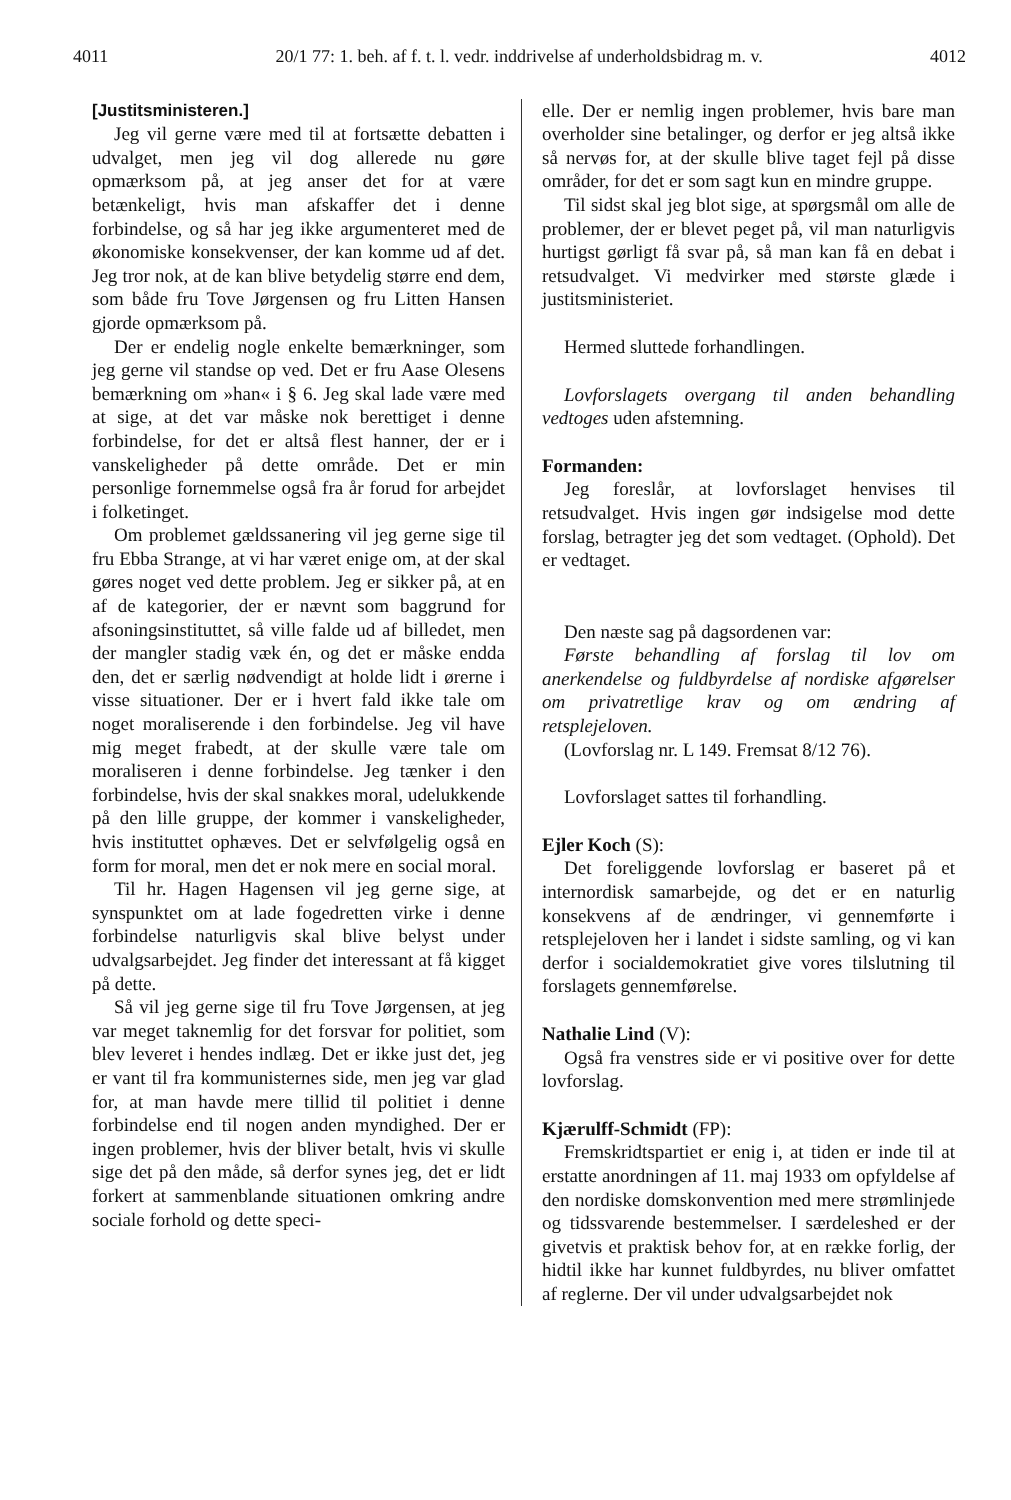4011 20/1 77: 1. beh. af f. t. l. vedr. inddrivelse af underholdsbidrag m. v. 4012
[Justitsministeren.]
Jeg vil gerne være med til at fortsætte debatten i udvalget, men jeg vil dog allerede nu gøre opmærksom på, at jeg anser det for at være betænkeligt, hvis man afskaffer det i denne forbindelse, og så har jeg ikke argumenteret med de økonomiske konsekvenser, der kan komme ud af det. Jeg tror nok, at de kan blive betydelig større end dem, som både fru Tove Jørgensen og fru Litten Hansen gjorde opmærksom på.
Der er endelig nogle enkelte bemærkninger, som jeg gerne vil standse op ved. Det er fru Aase Olesens bemærkning om »han« i § 6. Jeg skal lade være med at sige, at det var måske nok berettiget i denne forbindelse, for det er altså flest hanner, der er i vanskeligheder på dette område. Det er min personlige fornemmelse også fra år forud for arbejdet i folketinget.
Om problemet gældssanering vil jeg gerne sige til fru Ebba Strange, at vi har været enige om, at der skal gøres noget ved dette problem. Jeg er sikker på, at en af de kategorier, der er nævnt som baggrund for afsoningsinstituttet, så ville falde ud af billedet, men der mangler stadig væk én, og det er måske endda den, det er særlig nødvendigt at holde lidt i ørerne i visse situationer. Der er i hvert fald ikke tale om noget moraliserende i den forbindelse. Jeg vil have mig meget frabedt, at der skulle være tale om moraliseren i denne forbindelse. Jeg tænker i den forbindelse, hvis der skal snakkes moral, udelukkende på den lille gruppe, der kommer i vanskeligheder, hvis instituttet ophæves. Det er selvfølgelig også en form for moral, men det er nok mere en social moral.
Til hr. Hagen Hagensen vil jeg gerne sige, at synspunktet om at lade fogedretten virke i denne forbindelse naturligvis skal blive belyst under udvalgsarbejdet. Jeg finder det interessant at få kigget på dette.
Så vil jeg gerne sige til fru Tove Jørgensen, at jeg var meget taknemlig for det forsvar for politiet, som blev leveret i hendes indlæg. Det er ikke just det, jeg er vant til fra kommunisternes side, men jeg var glad for, at man havde mere tillid til politiet i denne forbindelse end til nogen anden myndighed. Der er ingen problemer, hvis der bliver betalt, hvis vi skulle sige det på den måde, så derfor synes jeg, det er lidt forkert at sammenblande situationen omkring andre sociale forhold og dette speci-
elle. Der er nemlig ingen problemer, hvis bare man overholder sine betalinger, og derfor er jeg altså ikke så nervøs for, at der skulle blive taget fejl på disse områder, for det er som sagt kun en mindre gruppe.
Til sidst skal jeg blot sige, at spørgsmål om alle de problemer, der er blevet peget på, vil man naturligvis hurtigst gørligt få svar på, så man kan få en debat i retsudvalget. Vi medvirker med største glæde i justitsministeriet.
Hermed sluttede forhandlingen.
Lovforslagets overgang til anden behandling vedtoges uden afstemning.
Formanden:
Jeg foreslår, at lovforslaget henvises til retsudvalget. Hvis ingen gør indsigelse mod dette forslag, betragter jeg det som vedtaget. (Ophold). Det er vedtaget.
Den næste sag på dagsordenen var:
Første behandling af forslag til lov om anerkendelse og fuldbyrdelse af nordiske afgørelser om privatretlige krav og om ændring af retsplejeloven.
(Lovforslag nr. L 149. Fremsat 8/12 76).
Lovforslaget sattes til forhandling.
Ejler Koch (S):
Det foreliggende lovforslag er baseret på et internordisk samarbejde, og det er en naturlig konsekvens af de ændringer, vi gennemførte i retsplejeloven her i landet i sidste samling, og vi kan derfor i socialdemokratiet give vores tilslutning til forslagets gennemførelse.
Nathalie Lind (V):
Også fra venstres side er vi positive over for dette lovforslag.
Kjærulff-Schmidt (FP):
Fremskridtspartiet er enig i, at tiden er inde til at erstatte anordningen af 11. maj 1933 om opfyldelse af den nordiske domskonvention med mere strømlinjede og tidssvarende bestemmelser. I særdeleshed er der givetvis et praktisk behov for, at en række forlig, der hidtil ikke har kunnet fuldbyrdes, nu bliver omfattet af reglerne. Der vil under udvalgsarbejdet nok